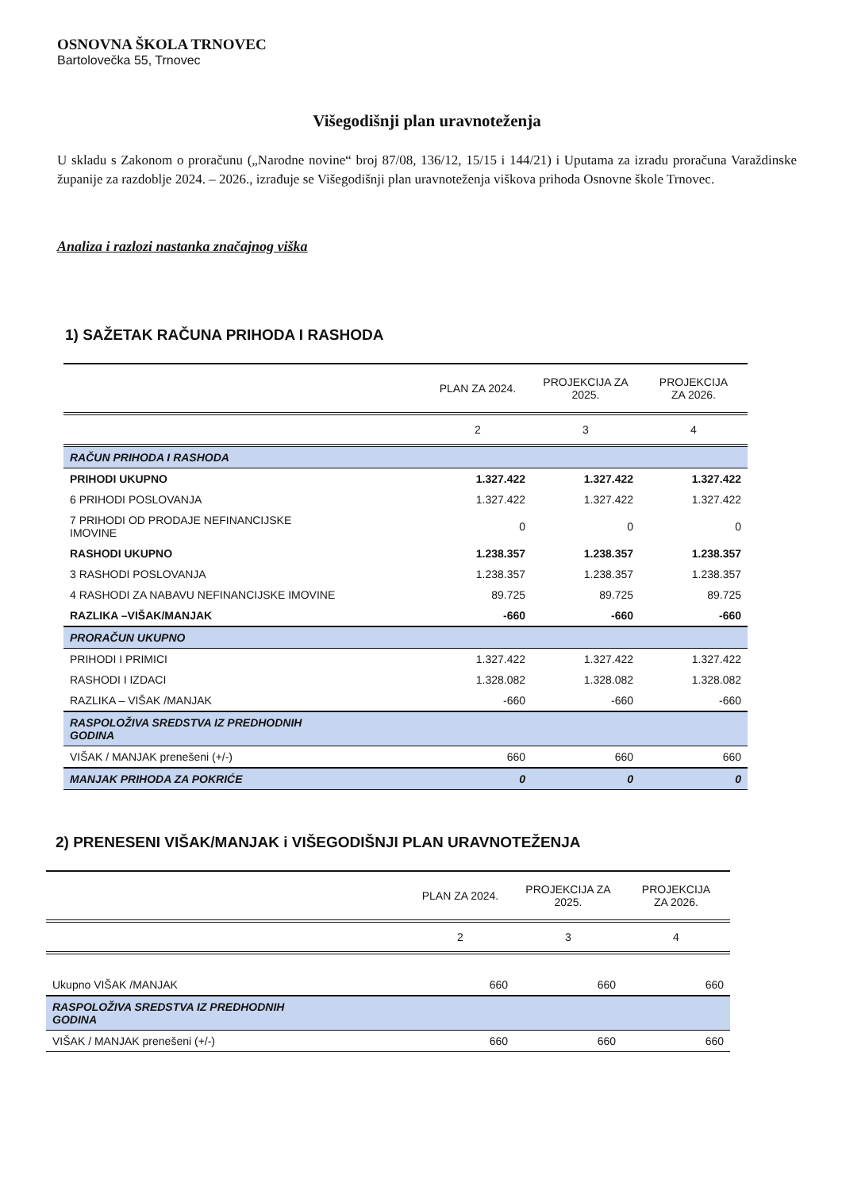OSNOVNA ŠKOLA TRNOVEC
Bartolovečka 55, Trnovec
Višegodišnji plan uravnoteženja
U skladu s Zakonom o proračunu („Narodne novine“ broj 87/08, 136/12, 15/15 i 144/21) i Uputama za izradu proračuna Varaždinske županije za razdoblje 2024. – 2026., izrađuje se Višegodišnji plan uravnoteženja viškova prihoda Osnovne škole Trnovec.
Analiza i razlozi nastanka značajnog viška
1) SAŽETAK RAČUNA PRIHODA I RASHODA
| | PLAN ZA 2024. | PROJEKCIJA ZA 2025. | PROJEKCIJA ZA 2026. |
| --- | --- | --- | --- |
| | 2 | 3 | 4 |
| RAČUN PRIHODA I RASHODA | | | |
| PRIHODI UKUPNO | 1.327.422 | 1.327.422 | 1.327.422 |
| 6 PRIHODI POSLOVANJA | 1.327.422 | 1.327.422 | 1.327.422 |
| 7 PRIHODI OD PRODAJE NEFINANCIJSKE IMOVINE | 0 | 0 | 0 |
| RASHODI UKUPNO | 1.238.357 | 1.238.357 | 1.238.357 |
| 3 RASHODI POSLOVANJA | 1.238.357 | 1.238.357 | 1.238.357 |
| 4 RASHODI ZA NABAVU NEFINANCIJSKE IMOVINE | 89.725 | 89.725 | 89.725 |
| RAZLIKA –VIŠAK/MANJAK | -660 | -660 | -660 |
| PRORAČUN UKUPNO | | | |
| PRIHODI I PRIMICI | 1.327.422 | 1.327.422 | 1.327.422 |
| RASHODI I IZDACI | 1.328.082 | 1.328.082 | 1.328.082 |
| RAZLIKA – VIŠAK /MANJAK | -660 | -660 | -660 |
| RASPOLOŽIVA SREDSTVA IZ PREDHODNIH GODINA | | | |
| VIŠAK / MANJAK prenešeni (+/-) | 660 | 660 | 660 |
| MANJAK PRIHODA ZA POKRIĆE | 0 | 0 | 0 |
2) PRENESENI VIŠAK/MANJAK i VIŠEGODIŠNJI PLAN URAVNOTEŽENJA
| | PLAN ZA 2024. | PROJEKCIJA ZA 2025. | PROJEKCIJA ZA 2026. |
| --- | --- | --- | --- |
| | 2 | 3 | 4 |
| Ukupno VIŠAK /MANJAK | 660 | 660 | 660 |
| RASPOLOŽIVA SREDSTVA IZ PREDHODNIH GODINA | | | |
| VIŠAK / MANJAK prenešeni (+/-) | 660 | 660 | 660 |